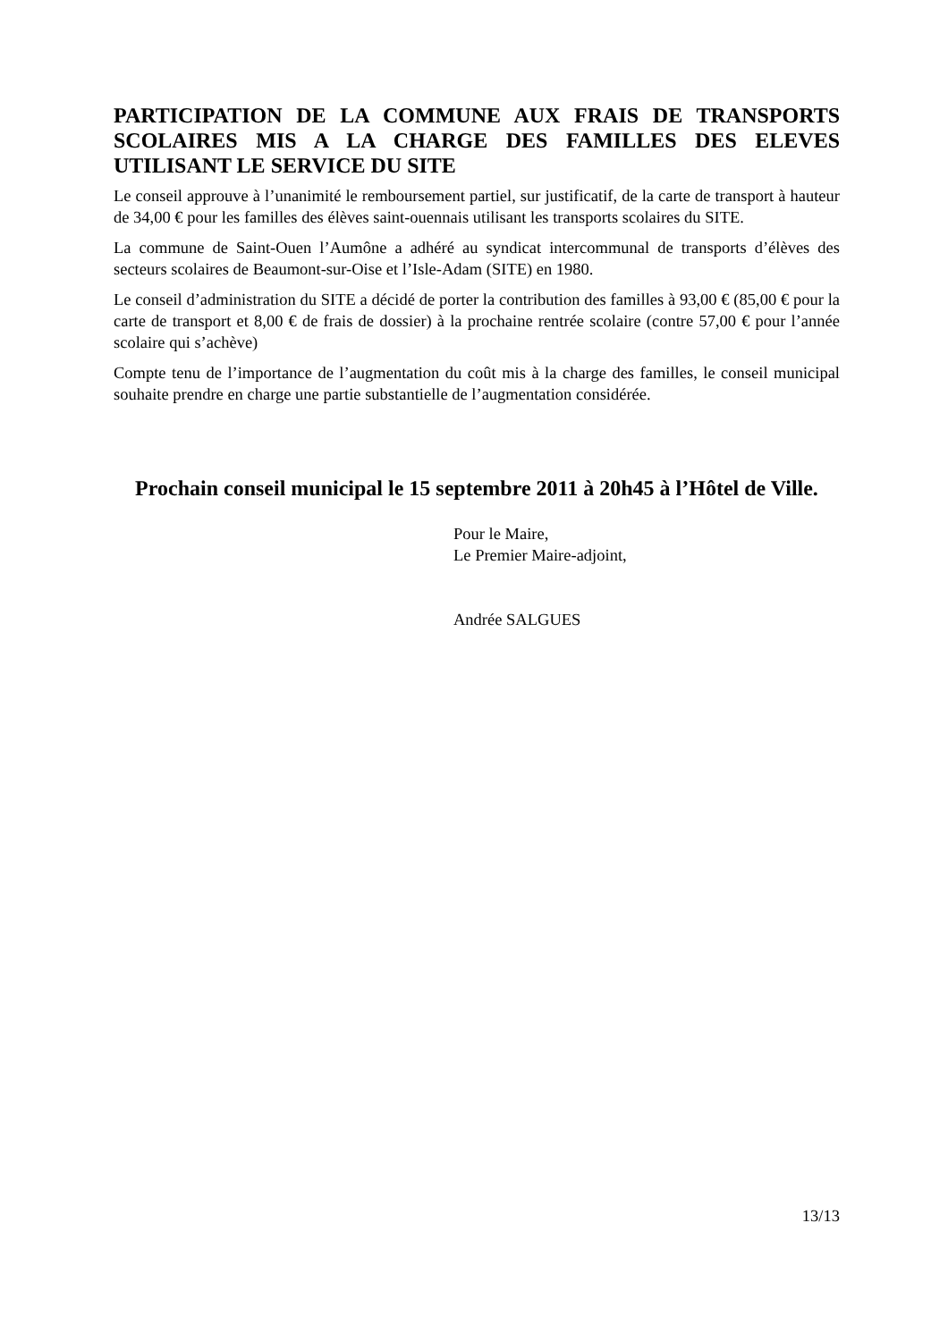PARTICIPATION DE LA COMMUNE AUX FRAIS DE TRANSPORTS SCOLAIRES MIS A LA CHARGE DES FAMILLES DES ELEVES UTILISANT LE SERVICE DU SITE
Le conseil approuve à l’unanimité le remboursement partiel, sur justificatif, de la carte de transport à hauteur de 34,00 € pour les familles des élèves saint-ouennais utilisant les transports scolaires du SITE.
La commune de Saint-Ouen l’Aumône a adhéré au syndicat intercommunal de transports d’élèves des secteurs scolaires de Beaumont-sur-Oise et l’Isle-Adam (SITE) en 1980.
Le conseil d’administration du SITE a décidé de porter la contribution des familles à 93,00 € (85,00 € pour la carte de transport et 8,00 € de frais de dossier) à la prochaine rentrée scolaire (contre 57,00 € pour l’année scolaire qui s’achève)
Compte tenu de l’importance de l’augmentation du coût mis à la charge des familles, le conseil municipal souhaite prendre en charge une partie substantielle de l’augmentation considérée.
Prochain conseil municipal le 15 septembre 2011 à 20h45 à l’Hôtel de Ville.
Pour le Maire,
Le Premier Maire-adjoint,
Andrée SALGUES
13/13